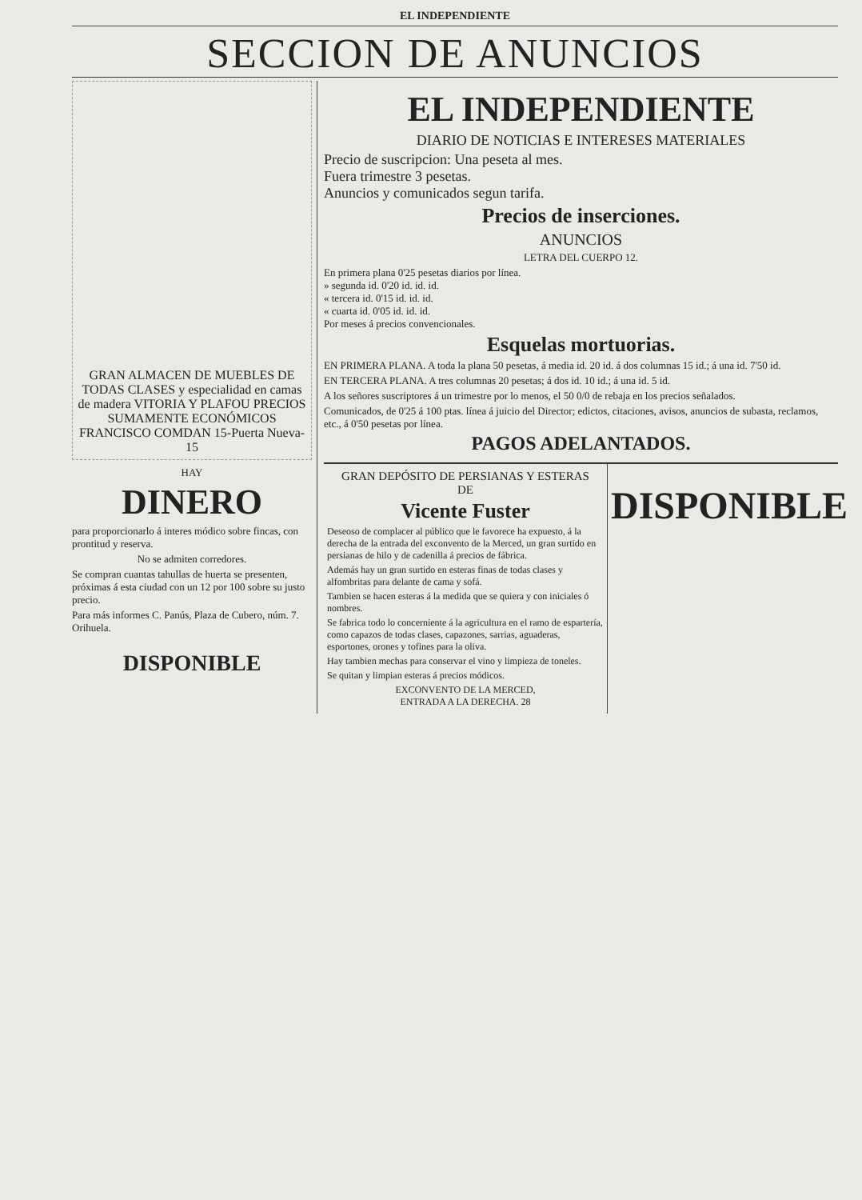EL INDEPENDIENTE
SECCION DE ANUNCIOS
GRAN ALMACEN DE MUEBLES DE TODAS CLASES y especialidad en camas de madera VITORIA Y PLAFOU PRECIOS SUMAMENTE ECONÓMICOS FRANCISCO COMDAN 15-Puerta Nueva-15
HAY
DINERO
para proporcionarlo á interes módico sobre fincas, con prontitud y reserva.
No se admiten corredores.
Se compran cuantas tahullas de huerta se presenten, próximas á esta ciudad con un 12 por 100 sobre su justo precio.
Para más informes C. Panús, Plaza de Cubero, núm. 7. Orihuela.
DISPONIBLE
EL INDEPENDIENTE
DIARIO DE NOTICIAS E INTERESES MATERIALES
Precio de suscripcion: Una peseta al mes.
Fuera trimestre 3 pesetas.
Anuncios y comunicados segun tarifa.
Precios de inserciones.
ANUNCIOS
LETRA DEL CUERPO 12.
En primera plana 0'25 pesetas diarios por línea.
» segunda id. 0'20 id. id. id.
« tercera id. 0'15 id. id. id.
« cuarta id. 0'05 id. id. id.
Por meses á precios convencionales.
Esquelas mortuorias.
EN PRIMERA PLANA. A toda la plana 50 pesetas, á media id. 20 id. á dos columnas 15 id.; á una id. 7'50 id.
EN TERCERA PLANA. A tres columnas 20 pesetas; á dos id. 10 id.; á una id. 5 id.
A los señores suscriptores á un trimestre por lo menos, el 50 0/0 de rebaja en los precios señalados.
Comunicados, de 0'25 á 100 ptas. línea á juicio del Director; edictos, citaciones, avisos, anuncios de subasta, reclamos, etc., á 0'50 pesetas por línea.
PAGOS ADELANTADOS.
GRAN DEPÓSITO DE PERSIANAS Y ESTERAS
DE
Vicente Fuster
Deseoso de complacer al público que le favorece ha expuesto, á la derecha de la entrada del exconvento de la Merced, un gran surtido en persianas de hilo y de cadenilla á precios de fábrica.
Además hay un gran surtido en esteras finas de todas clases y alfombritas para delante de cama y sofá.
Tambien se hacen esteras á la medida que se quiera y con iniciales ó nombres.
Se fabrica todo lo concerniente á la agricultura en el ramo de espartería, como capazos de todas clases, capazones, sarrias, aguaderas, esportones, orones y tofines para la oliva.
Hay tambien mechas para conservar el vino y limpieza de toneles.
Se quitan y limpian esteras á precios módicos.
EXCONVENTO DE LA MERCED,
ENTRADA A LA DERECHA. 28
DISPONIBLE